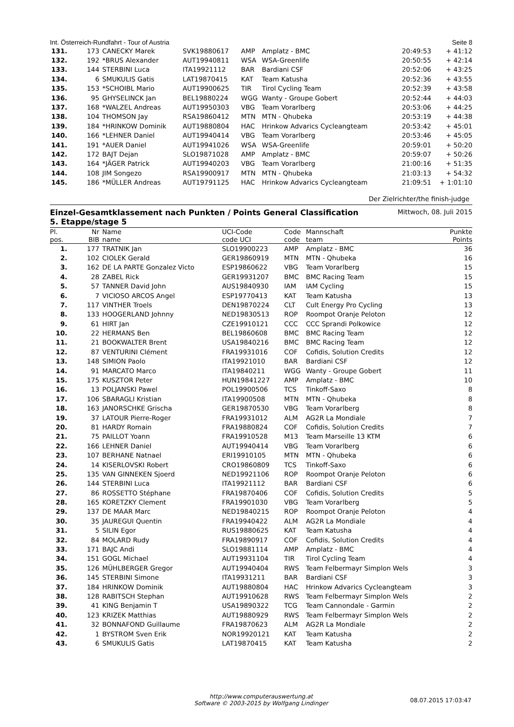Int. Österreich-Rundfahrt - Tour of Austria Seite 8
| 131. | 173 | CANECKY Marek | SVK19880617 | AMP | Amplatz - BMC | 20:49:53 | + 41:12 |
| 132. | 192 | *BRUS Alexander | AUT19940811 | WSA | WSA-Greenlife | 20:50:55 | + 42:14 |
| 133. | 144 | STERBINI Luca | ITA19921112 | BAR | Bardiani CSF | 20:52:06 | + 43:25 |
| 134. | 6 | SMUKULIS Gatis | LAT19870415 | KAT | Team Katusha | 20:52:36 | + 43:55 |
| 135. | 153 | *SCHOIBL Mario | AUT19900625 | TIR | Tirol Cycling Team | 20:52:39 | + 43:58 |
| 136. | 95 | GHYSELINCK Jan | BEL19880224 | WGG | Wanty - Groupe Gobert | 20:52:44 | + 44:03 |
| 137. | 168 | *WALZEL Andreas | AUT19950303 | VBG | Team Vorarlberg | 20:53:06 | + 44:25 |
| 138. | 104 | THOMSON Jay | RSA19860412 | MTN | MTN - Qhubeka | 20:53:19 | + 44:38 |
| 139. | 184 | *HRINKOW Dominik | AUT19880804 | HAC | Hrinkow Advarics Cycleangteam | 20:53:42 | + 45:01 |
| 140. | 166 | *LEHNER Daniel | AUT19940414 | VBG | Team Vorarlberg | 20:53:46 | + 45:05 |
| 141. | 191 | *AUER Daniel | AUT19941026 | WSA | WSA-Greenlife | 20:59:01 | + 50:20 |
| 142. | 172 | BAJT Dejan | SLO19871028 | AMP | Amplatz - BMC | 20:59:07 | + 50:26 |
| 143. | 164 | *JÄGER Patrick | AUT19940203 | VBG | Team Vorarlberg | 21:00:16 | + 51:35 |
| 144. | 108 | JIM Songezo | RSA19900917 | MTN | MTN - Qhubeka | 21:03:13 | + 54:32 |
| 145. | 186 | *MÜLLER Andreas | AUT19791125 | HAC | Hrinkow Advarics Cycleangteam | 21:09:51 | + 1:01:10 |
Der Zielrichter/the finish-judge
Einzel-Gesamtklassement nach Punkten / Points General Classification
5. Etappe/stage 5 Mittwoch, 08. Juli 2015
| Pl. pos. | Nr BIB | Name name | UCI-Code code UCI | Code code | Mannschaft team | Punkte Points |
| --- | --- | --- | --- | --- | --- | --- |
| 1. | 177 | TRATNIK Jan | SLO19900223 | AMP | Amplatz - BMC | 36 |
| 2. | 102 | CIOLEK Gerald | GER19860919 | MTN | MTN - Qhubeka | 16 |
| 3. | 162 | DE LA PARTE Gonzalez Victo | ESP19860622 | VBG | Team Vorarlberg | 15 |
| 4. | 28 | ZABEL Rick | GER19931207 | BMC | BMC Racing Team | 15 |
| 5. | 57 | TANNER David John | AUS19840930 | IAM | IAM Cycling | 15 |
| 6. | 7 | VICIOSO ARCOS Angel | ESP19770413 | KAT | Team Katusha | 13 |
| 7. | 117 | VINTHER Troels | DEN19870224 | CLT | Cult Energy Pro Cycling | 13 |
| 8. | 133 | HOOGERLAND Johnny | NED19830513 | ROP | Roompot Oranje Peloton | 12 |
| 9. | 61 | HIRT Jan | CZE19910121 | CCC | CCC Sprandi Polkowice | 12 |
| 10. | 22 | HERMANS Ben | BEL19860608 | BMC | BMC Racing Team | 12 |
| 11. | 21 | BOOKWALTER Brent | USA19840216 | BMC | BMC Racing Team | 12 |
| 12. | 87 | VENTURINI Clément | FRA19931016 | COF | Cofidis, Solution Credits | 12 |
| 13. | 148 | SIMION Paolo | ITA19921010 | BAR | Bardiani CSF | 12 |
| 14. | 91 | MARCATO Marco | ITA19840211 | WGG | Wanty - Groupe Gobert | 11 |
| 15. | 175 | KUSZTOR Peter | HUN19841227 | AMP | Amplatz - BMC | 10 |
| 16. | 13 | POLJANSKI Pawel | POL19900506 | TCS | Tinkoff-Saxo | 8 |
| 17. | 106 | SBARAGLI Kristian | ITA19900508 | MTN | MTN - Qhubeka | 8 |
| 18. | 163 | JANORSCHKE Grischa | GER19870530 | VBG | Team Vorarlberg | 8 |
| 19. | 37 | LATOUR Pierre-Roger | FRA19931012 | ALM | AG2R La Mondiale | 7 |
| 20. | 81 | HARDY Romain | FRA19880824 | COF | Cofidis, Solution Credits | 7 |
| 21. | 75 | PAILLOT Yoann | FRA19910528 | M13 | Team Marseille 13 KTM | 6 |
| 22. | 166 | LEHNER Daniel | AUT19940414 | VBG | Team Vorarlberg | 6 |
| 23. | 107 | BERHANE Natnael | ERI19910105 | MTN | MTN - Qhubeka | 6 |
| 24. | 14 | KISERLOVSKI Robert | CRO19860809 | TCS | Tinkoff-Saxo | 6 |
| 25. | 135 | VAN GINNEKEN Sjoerd | NED19921106 | ROP | Roompot Oranje Peloton | 6 |
| 26. | 144 | STERBINI Luca | ITA19921112 | BAR | Bardiani CSF | 6 |
| 27. | 86 | ROSSETTO Stéphane | FRA19870406 | COF | Cofidis, Solution Credits | 5 |
| 28. | 165 | KORETZKY Clement | FRA19901030 | VBG | Team Vorarlberg | 5 |
| 29. | 137 | DE MAAR Marc | NED19840215 | ROP | Roompot Oranje Peloton | 4 |
| 30. | 35 | JAUREGUI Quentin | FRA19940422 | ALM | AG2R La Mondiale | 4 |
| 31. | 5 | SILIN Egor | RUS19880625 | KAT | Team Katusha | 4 |
| 32. | 84 | MOLARD Rudy | FRA19890917 | COF | Cofidis, Solution Credits | 4 |
| 33. | 171 | BAJC Andi | SLO19881114 | AMP | Amplatz - BMC | 4 |
| 34. | 151 | GOGL Michael | AUT19931104 | TIR | Tirol Cycling Team | 4 |
| 35. | 126 | MÜHLBERGER Gregor | AUT19940404 | RWS | Team Felbermayr Simplon Wels | 3 |
| 36. | 145 | STERBINI Simone | ITA19931211 | BAR | Bardiani CSF | 3 |
| 37. | 184 | HRINKOW Dominik | AUT19880804 | HAC | Hrinkow Advarics Cycleangteam | 3 |
| 38. | 128 | RABITSCH Stephan | AUT19910628 | RWS | Team Felbermayr Simplon Wels | 2 |
| 39. | 41 | KING Benjamin T | USA19890322 | TCG | Team Cannondale - Garmin | 2 |
| 40. | 123 | KRIZEK Matthias | AUT19880929 | RWS | Team Felbermayr Simplon Wels | 2 |
| 41. | 32 | BONNAFOND Guillaume | FRA19870623 | ALM | AG2R La Mondiale | 2 |
| 42. | 1 | BYSTROM Sven Erik | NOR19920121 | KAT | Team Katusha | 2 |
| 43. | 6 | SMUKULIS Gatis | LAT19870415 | KAT | Team Katusha | 2 |
http://www.computerauswertung.at
Software © 2003-2015 by Wolfgang Lindinger
08.07.2015 17:03:47